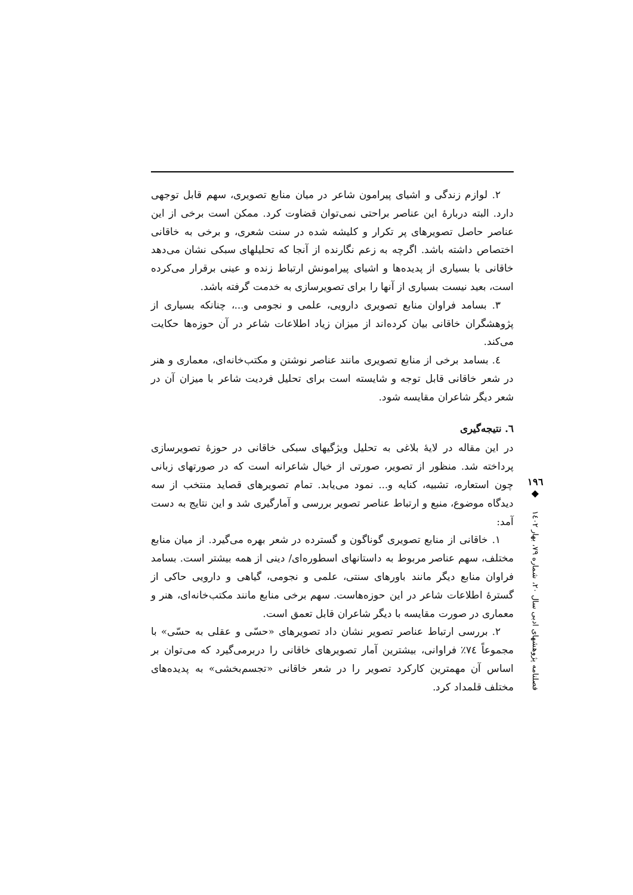۲. لوازم زندگی و اشیای پیرامون شاعر در میان منابع تصویری، سهم قابل توجهی دارد. البته دربارۀ این عناصر براحتی نمی‌توان قضاوت کرد. ممکن است برخی از این عناصر حاصل تصویرهای پر تکرار و کلیشه شده در سنت شعری، و برخی به خاقانی اختصاص داشته باشد. اگرچه به زعم نگارنده از آنجا که تحلیلهای سبکی نشان می‌دهد خاقانی با بسیاری از پدیده‌ها و اشیای پیرامونش ارتباط زنده و عینی برقرار می‌کرده است، بعید نیست بسیاری از آنها را برای تصویرسازی به خدمت گرفته باشد.
۳. بسامد فراوان منابع تصویری دارویی، علمی و نجومی و...، چنانکه بسیاری از پژوهشگران خاقانی بیان کرده‌اند از میزان زیاد اطلاعات شاعر در آن حوزه‌ها حکایت می‌کند.
٤. بسامد برخی از منابع تصویری مانند عناصر نوشتن و مکتب‌خانه‌ای، معماری و هنر در شعر خاقانی قابل توجه و شایسته است برای تحلیل فردیت شاعر با میزان آن در شعر دیگر شاعران مقایسه شود.
٦. نتیجه‌گیری
در این مقاله در لایۀ بلاغی به تحلیل ویژگیهای سبکی خاقانی در حوزۀ تصویرسازی پرداخته شد. منظور از تصویر، صورتی از خیال شاعرانه است که در صورتهای زبانی چون استعاره، تشبیه، کنایه و... نمود می‌یابد. تمام تصویرهای قصاید منتخب از سه دیدگاه موضوع، منبع و ارتباط عناصر تصویر بررسی و آمارگیری شد و این نتایج به دست آمد:
۱. خاقانی از منابع تصویری گوناگون و گسترده در شعر بهره می‌گیرد. از میان منابع مختلف، سهم عناصر مربوط به داستانهای اسطوره‌ای/ دینی از همه بیشتر است. بسامد فراوان منابع دیگر مانند باورهای سنتی، علمی و نجومی، گیاهی و دارویی حاکی از گسترۀ اطلاعات شاعر در این حوزه‌هاست. سهم برخی منابع مانند مکتب‌خانه‌ای، هنر و معماری در صورت مقایسه با دیگر شاعران قابل تعمق است.
۲. بررسی ارتباط عناصر تصویر نشان داد تصویرهای «حسّی و عقلی به حسّی» با مجموعاً ۷٤٪ فراوانی، بیشترین آمار تصویرهای خاقانی را دربرمی‌گیرد که می‌توان بر اساس آن مهمترین کارکرد تصویر را در شعر خاقانی «تجسم‌بخشی» به پدیده‌های مختلف قلمداد کرد.
۱۹٦
◆
فصلنامه پژوهشهای ادبی سال ۲۰، شماره ۷۹، بهار ۱٤۰۲